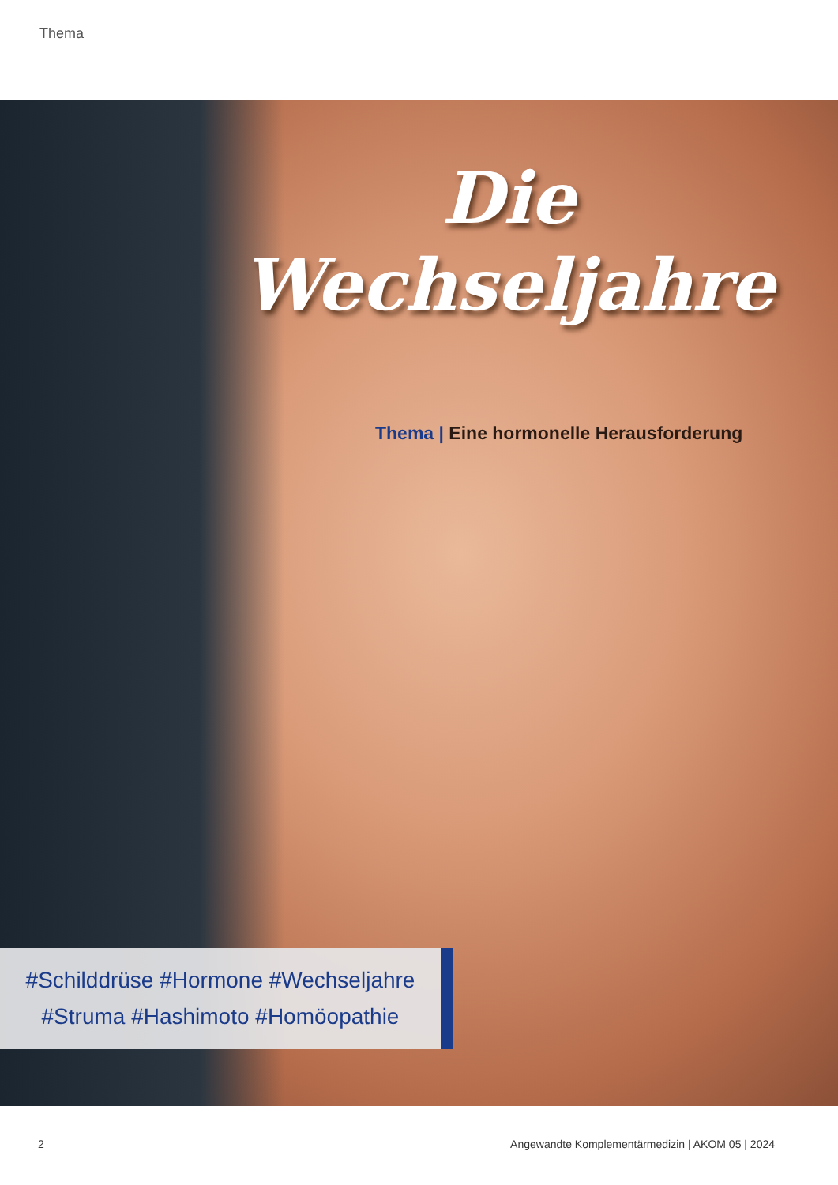Thema
Die
Wechseljahre
Thema | Eine hormonelle Herausforderung
#Schilddrüse #Hormone #Wechseljahre
#Struma #Hashimoto #Homöopathie
2
Angewandte Komplementärmedizin | AKOM 05 | 2024